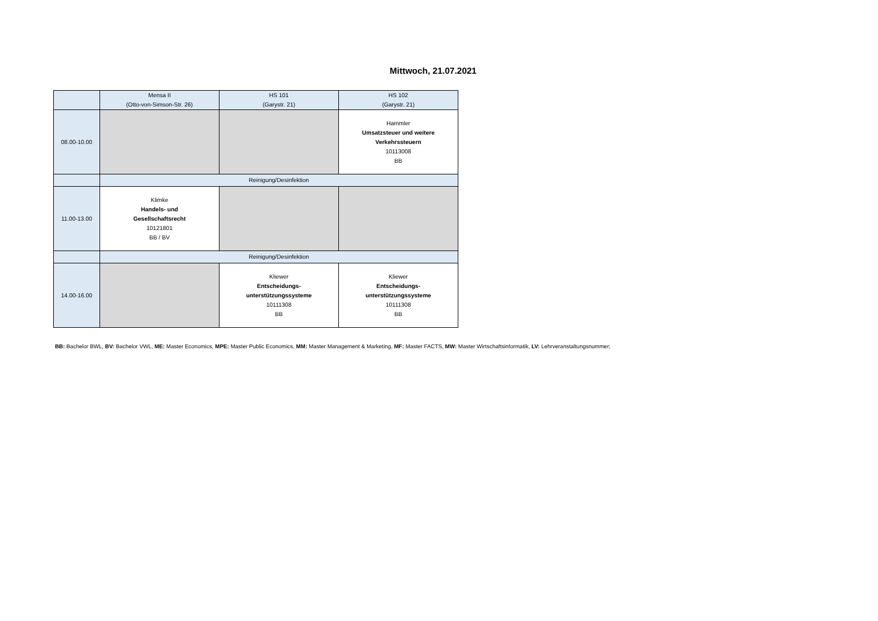Mittwoch, 21.07.2021
| | Mensa II (Otto-von-Simson-Str. 26) | HS 101 (Garystr. 21) | HS 102 (Garystr. 21) |
| --- | --- | --- | --- |
| 08.00-10.00 | | | Hammler Umsatzsteuer und weitere Verkehrssteuern 10113008 BB |
| | Reinigung/Desinfektion | | |
| 11.00-13.00 | Klimke Handels- und Gesellschaftsrecht 10121801 BB / BV | | |
| | Reinigung/Desinfektion | | |
| 14.00-16.00 | | Kliewer Entscheidungs- unterstützungssysteme 10111308 BB | Kliewer Entscheidungs- unterstützungssysteme 10111308 BB |
BB: Bachelor BWL, BV: Bachelor VWL, ME: Master Economics, MPE: Master Public Economics, MM: Master Management & Marketing, MF: Master FACTS, MW: Master Wirtschaftsinformatik, LV: Lehrveranstaltungsnummer;